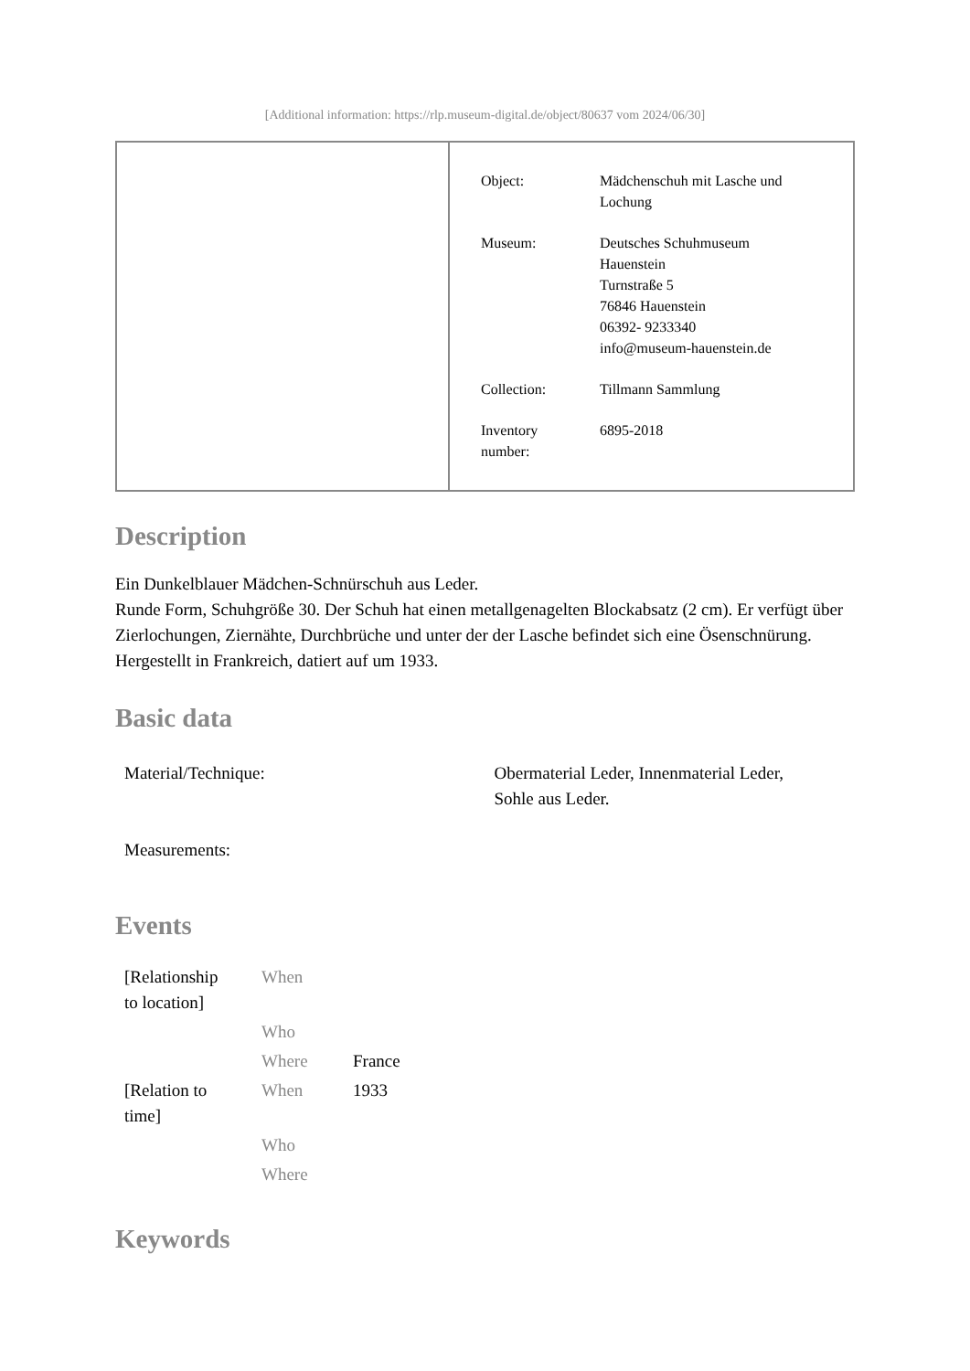[Additional information: https://rlp.museum-digital.de/object/80637 vom 2024/06/30]
| Object: | Mädchenschuh mit Lasche und Lochung |
| Museum: | Deutsches Schuhmuseum Hauenstein Turnstraße 5 76846 Hauenstein 06392- 9233340 info@museum-hauenstein.de |
| Collection: | Tillmann Sammlung |
| Inventory number: | 6895-2018 |
Description
Ein Dunkelblauer Mädchen-Schnürschuh aus Leder.
Runde Form, Schuhgröße 30. Der Schuh hat einen metallgenagelten Blockabsatz (2 cm). Er verfügt über Zierlochungen, Ziernähte, Durchbrüche und unter der der Lasche befindet sich eine Ösenschnürung.
Hergestellt in Frankreich, datiert auf um 1933.
Basic data
| Material/Technique: | Obermaterial Leder, Innenmaterial Leder, Sohle aus Leder. |
| Measurements: | |
Events
| [Relationship to location] | When | |
| | Who | |
| | Where | France |
| [Relation to time] | When | 1933 |
| | Who | |
| | Where | |
Keywords